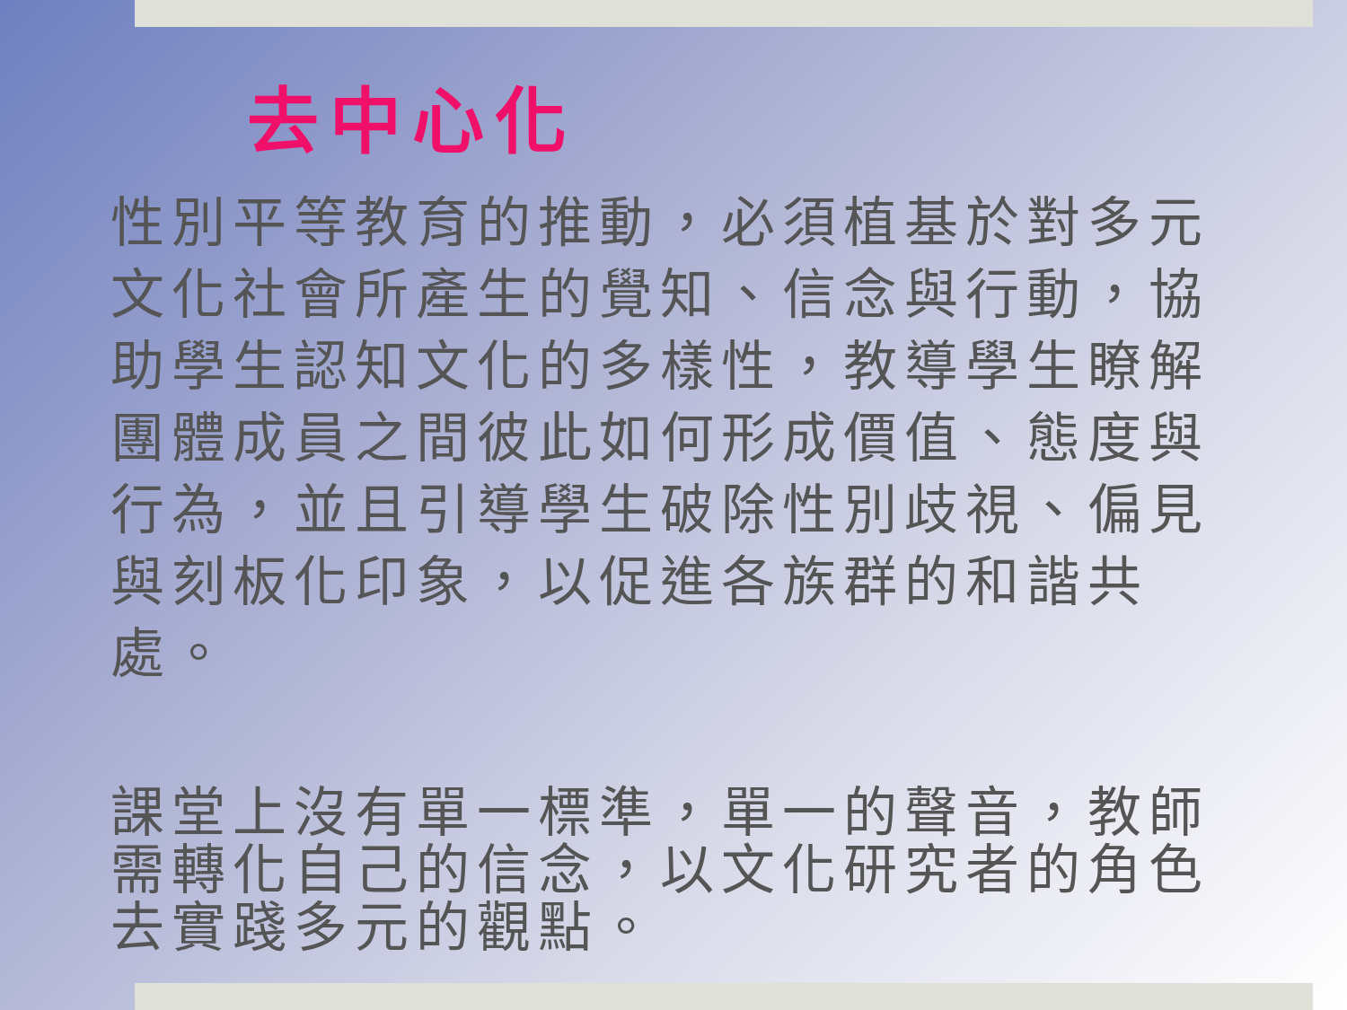去中心化
性別平等教育的推動，必須植基於對多元文化社會所產生的覺知、信念與行動，協助學生認知文化的多樣性，教導學生瞭解團體成員之間彼此如何形成價值、態度與行為，並且引導學生破除性別歧視、偏見與刻板化印象，以促進各族群的和諧共處。
課堂上沒有單一標準，單一的聲音，教師需轉化自己的信念，以文化研究者的角色去實踐多元的觀點。